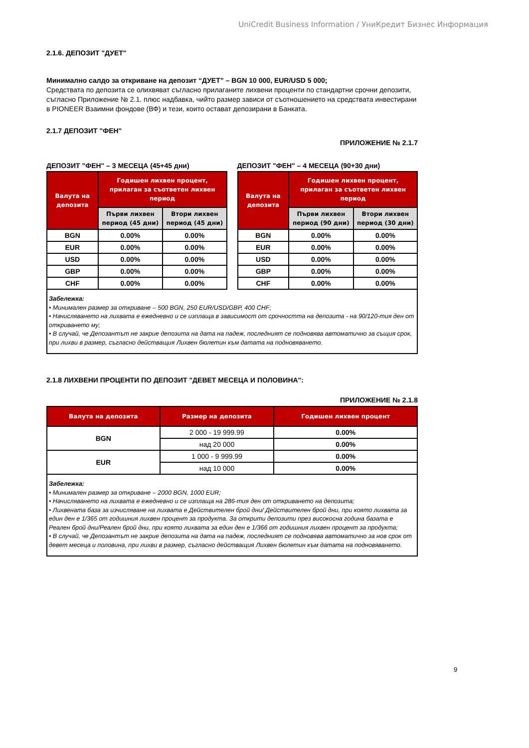UniCredit Business Information / УниКредит Бизнес Информация
2.1.6. ДЕПОЗИТ "ДУЕТ"
Минимално салдо за откриване на депозит “ДУЕТ” – BGN 10 000, EUR/USD 5 000;
Средствата по депозита се олихвяват съгласно прилаганите лихвени проценти по стандартни срочни депозити, съгласно Приложение № 2.1. плюс надбавка, чийто размер зависи от съотношението на средствата инвестирани в PIONEER Взаимни фондове (ВФ) и тези, които остават депозирани в Банката.
2.1.7 ДЕПОЗИТ "ФЕН"
ПРИЛОЖЕНИЕ № 2.1.7
ДЕПОЗИТ "ФЕН" – 3 МЕСЕЦА (45+45 дни)
| Валута на депозита | Годишен лихвен процент, прилаган за съответен лихвен период | |
| --- | --- | --- |
| | Първи лихвен период (45 дни) | Втори лихвен период (45 дни) |
| BGN | 0.00% | 0.00% |
| EUR | 0.00% | 0.00% |
| USD | 0.00% | 0.00% |
| GBP | 0.00% | 0.00% |
| CHF | 0.00% | 0.00% |
ДЕПОЗИТ "ФЕН" – 4 МЕСЕЦА (90+30 дни)
| Валута на депозита | Годишен лихвен процент, прилаган за съответен лихвен период | |
| --- | --- | --- |
| | Първи лихвен период (90 дни) | Втори лихвен период (30 дни) |
| BGN | 0.00% | 0.00% |
| EUR | 0.00% | 0.00% |
| USD | 0.00% | 0.00% |
| GBP | 0.00% | 0.00% |
| CHF | 0.00% | 0.00% |
Забележка:
• Минимален размер за откриване – 500 BGN, 250 EUR/USD/GBP, 400 CHF;
• Начисляването на лихвата е ежедневно и се изплаща в зависимост от срочността на депозита - на 90/120-тия ден от откриването му;
• В случай, че Депозантът не закрие депозита на дата на падеж, последният се подновява автоматично за същия срок, при лихви в размер, съгласно действащия Лихвен бюлетин към датата на подновяването.
2.1.8 ЛИХВЕНИ ПРОЦЕНТИ ПО ДЕПОЗИТ "ДЕВЕТ МЕСЕЦА И ПОЛОВИНА":
ПРИЛОЖЕНИЕ № 2.1.8
| Валута на депозита | Размер на депозита | Годишен лихвен процент |
| --- | --- | --- |
| BGN | 2 000 - 19 999.99 | 0.00% |
| | над 20 000 | 0.00% |
| EUR | 1 000 - 9 999.99 | 0.00% |
| | над 10 000 | 0.00% |
Забележка:
• Минимален размер за откриване – 2000 BGN, 1000 EUR;
• Начисляването на лихвата е ежедневно и се изплаща на 286-тия ден от откриването на депозита;
• Лихвената база за изчисляване на лихвата е Действителен брой дни/ Действителен брой дни, при която лихвата за един ден е 1/365 от годишния лихвен процент за продукта. За открити депозити през високосна година базата е Реален брой дни/Реален брой дни, при която лихвата за един ден е 1/366 от годишния лихвен процент за продукта;
• В случай, че Депозантът не закрие депозита на дата на падеж, последният се подновява автоматично за нов срок от девет месеца и половина, при лихви в размер, съгласно действащия Лихвен бюлетин към датата на подновяването.
9